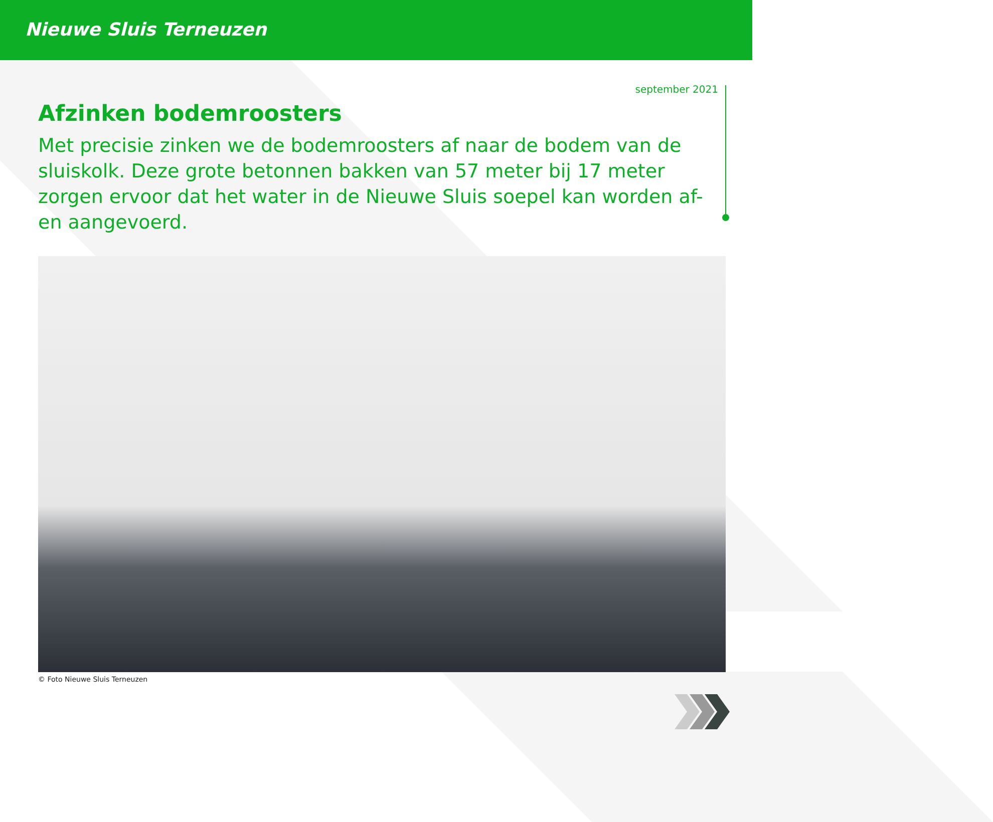Nieuwe Sluis Terneuzen
september 2021
Afzinken bodemroosters
Met precisie zinken we de bodemroosters af naar de bodem van de sluiskolk. Deze grote betonnen bakken van 57 meter bij 17 meter zorgen ervoor dat het water in de Nieuwe Sluis soepel kan worden af- en aangevoerd.
© Foto Nieuwe Sluis Terneuzen